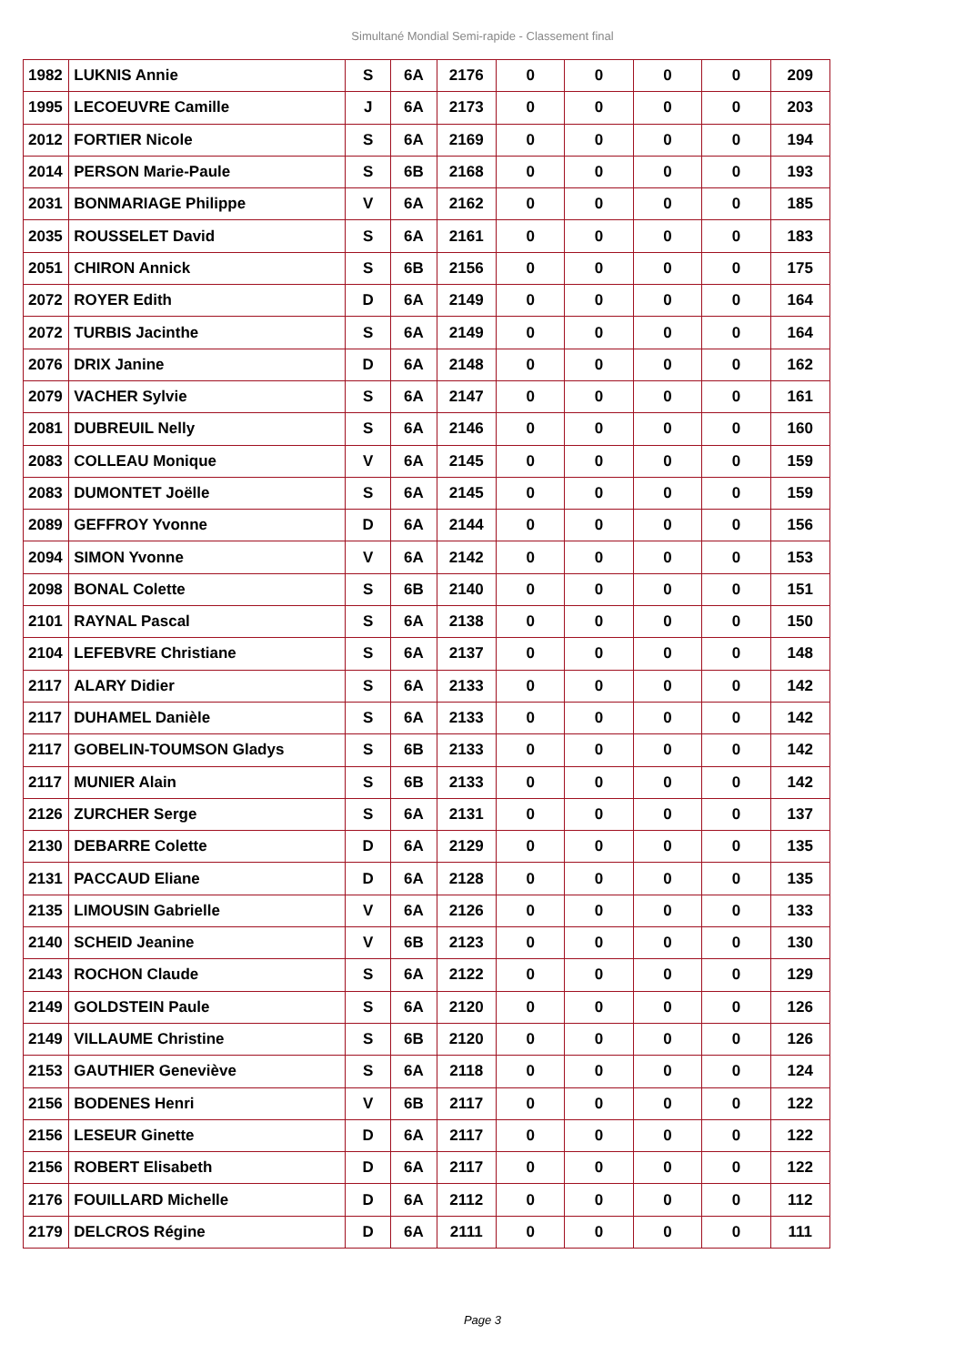Simultané Mondial Semi-rapide - Classement final
| 1982 | LUKNIS Annie | S | 6A | 2176 | 0 | 0 | 0 | 0 | 209 |
| 1995 | LECOEUVRE Camille | J | 6A | 2173 | 0 | 0 | 0 | 0 | 203 |
| 2012 | FORTIER Nicole | S | 6A | 2169 | 0 | 0 | 0 | 0 | 194 |
| 2014 | PERSON Marie-Paule | S | 6B | 2168 | 0 | 0 | 0 | 0 | 193 |
| 2031 | BONMARIAGE Philippe | V | 6A | 2162 | 0 | 0 | 0 | 0 | 185 |
| 2035 | ROUSSELET David | S | 6A | 2161 | 0 | 0 | 0 | 0 | 183 |
| 2051 | CHIRON Annick | S | 6B | 2156 | 0 | 0 | 0 | 0 | 175 |
| 2072 | ROYER Edith | D | 6A | 2149 | 0 | 0 | 0 | 0 | 164 |
| 2072 | TURBIS Jacinthe | S | 6A | 2149 | 0 | 0 | 0 | 0 | 164 |
| 2076 | DRIX Janine | D | 6A | 2148 | 0 | 0 | 0 | 0 | 162 |
| 2079 | VACHER Sylvie | S | 6A | 2147 | 0 | 0 | 0 | 0 | 161 |
| 2081 | DUBREUIL Nelly | S | 6A | 2146 | 0 | 0 | 0 | 0 | 160 |
| 2083 | COLLEAU Monique | V | 6A | 2145 | 0 | 0 | 0 | 0 | 159 |
| 2083 | DUMONTET Joëlle | S | 6A | 2145 | 0 | 0 | 0 | 0 | 159 |
| 2089 | GEFFROY Yvonne | D | 6A | 2144 | 0 | 0 | 0 | 0 | 156 |
| 2094 | SIMON Yvonne | V | 6A | 2142 | 0 | 0 | 0 | 0 | 153 |
| 2098 | BONAL Colette | S | 6B | 2140 | 0 | 0 | 0 | 0 | 151 |
| 2101 | RAYNAL Pascal | S | 6A | 2138 | 0 | 0 | 0 | 0 | 150 |
| 2104 | LEFEBVRE Christiane | S | 6A | 2137 | 0 | 0 | 0 | 0 | 148 |
| 2117 | ALARY Didier | S | 6A | 2133 | 0 | 0 | 0 | 0 | 142 |
| 2117 | DUHAMEL Danièle | S | 6A | 2133 | 0 | 0 | 0 | 0 | 142 |
| 2117 | GOBELIN-TOUMSON Gladys | S | 6B | 2133 | 0 | 0 | 0 | 0 | 142 |
| 2117 | MUNIER Alain | S | 6B | 2133 | 0 | 0 | 0 | 0 | 142 |
| 2126 | ZURCHER Serge | S | 6A | 2131 | 0 | 0 | 0 | 0 | 137 |
| 2130 | DEBARRE Colette | D | 6A | 2129 | 0 | 0 | 0 | 0 | 135 |
| 2131 | PACCAUD Eliane | D | 6A | 2128 | 0 | 0 | 0 | 0 | 135 |
| 2135 | LIMOUSIN Gabrielle | V | 6A | 2126 | 0 | 0 | 0 | 0 | 133 |
| 2140 | SCHEID Jeanine | V | 6B | 2123 | 0 | 0 | 0 | 0 | 130 |
| 2143 | ROCHON Claude | S | 6A | 2122 | 0 | 0 | 0 | 0 | 129 |
| 2149 | GOLDSTEIN Paule | S | 6A | 2120 | 0 | 0 | 0 | 0 | 126 |
| 2149 | VILLAUME Christine | S | 6B | 2120 | 0 | 0 | 0 | 0 | 126 |
| 2153 | GAUTHIER Geneviève | S | 6A | 2118 | 0 | 0 | 0 | 0 | 124 |
| 2156 | BODENES Henri | V | 6B | 2117 | 0 | 0 | 0 | 0 | 122 |
| 2156 | LESEUR Ginette | D | 6A | 2117 | 0 | 0 | 0 | 0 | 122 |
| 2156 | ROBERT Elisabeth | D | 6A | 2117 | 0 | 0 | 0 | 0 | 122 |
| 2176 | FOUILLARD Michelle | D | 6A | 2112 | 0 | 0 | 0 | 0 | 112 |
| 2179 | DELCROS Régine | D | 6A | 2111 | 0 | 0 | 0 | 0 | 111 |
Page 3